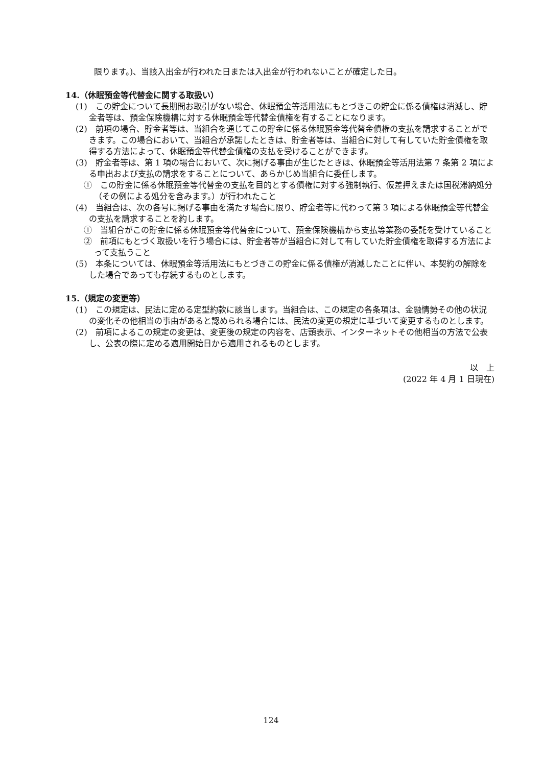限ります。)、当該入出金が行われた日または入出金が行われないことが確定した日。
14.（休眠預金等代替金に関する取扱い）
(1)　この貯金について長期間お取引がない場合、休眠預金等活用法にもとづきこの貯金に係る債権は消滅し、貯金者等は、預金保険機構に対する休眠預金等代替金債権を有することになります。
(2)　前項の場合、貯金者等は、当組合を通じてこの貯金に係る休眠預金等代替金債権の支払を請求することができます。この場合において、当組合が承諾したときは、貯金者等は、当組合に対して有していた貯金債権を取得する方法によって、休眠預金等代替金債権の支払を受けることができます。
(3)　貯金者等は、第 1 項の場合において、次に掲げる事由が生じたときは、休眠預金等活用法第 7 条第 2 項による申出および支払の請求をすることについて、あらかじめ当組合に委任します。
①　この貯金に係る休眠預金等代替金の支払を目的とする債権に対する強制執行、仮差押えまたは国税滞納処分（その例による処分を含みます。）が行われたこと
(4)　当組合は、次の各号に掲げる事由を満たす場合に限り、貯金者等に代わって第 3 項による休眠預金等代替金の支払を請求することを約します。
①　当組合がこの貯金に係る休眠預金等代替金について、預金保険機構から支払等業務の委託を受けていること
②　前項にもとづく取扱いを行う場合には、貯金者等が当組合に対して有していた貯金債権を取得する方法によって支払うこと
(5)　本条については、休眠預金等活用法にもとづきこの貯金に係る債権が消滅したことに伴い、本契約の解除をした場合であっても存続するものとします。
15.（規定の変更等）
(1)　この規定は、民法に定める定型約款に該当します。当組合は、この規定の各条項は、金融情勢その他の状況の変化その他相当の事由があると認められる場合には、民法の変更の規定に基づいて変更するものとします。
(2)　前項によるこの規定の変更は、変更後の規定の内容を、店頭表示、インターネットその他相当の方法で公表し、公表の際に定める適用開始日から適用されるものとします。
以　上
(2022 年 4 月 1 日現在)
124